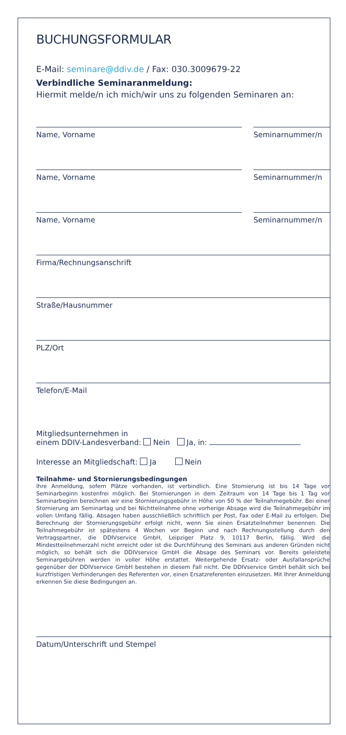BUCHUNGSFORMULAR
E-Mail: seminare@ddiv.de / Fax: 030.3009679-22
Verbindliche Seminaranmeldung:
Hiermit melde/n ich mich/wir uns zu folgenden Seminaren an:
Name, Vorname Seminarnummer/n
Name, Vorname Seminarnummer/n
Name, Vorname Seminarnummer/n
Firma/Rechnungsanschrift
Straße/Hausnummer
PLZ/Ort
Telefon/E-Mail
Mitgliedsunternehmen in
einem DDIV-Landesverband: Nein Ja, in:
Interesse an Mitgliedschaft: Ja Nein
Teilnahme- und Stornierungsbedingungen
Ihre Anmeldung, sofern Plätze vorhanden, ist verbindlich. Eine Stornierung ist bis 14 Tage vor Seminarbeginn kostenfrei möglich. Bei Stornierungen in dem Zeitraum von 14 Tage bis 1 Tag vor Seminarbeginn berechnen wir eine Stornierungsgebühr in Höhe von 50 % der Teilnahmegebühr. Bei einer Stornierung am Seminartag und bei Nichtteilnahme ohne vorherige Absage wird die Teilnahmegebühr im vollen Umfang fällig. Absagen haben ausschließlich schriftlich per Post, Fax oder E-Mail zu erfolgen. Die Berechnung der Stornierungsgebühr erfolgt nicht, wenn Sie einen Ersatzteilnehmer benennen. Die Teilnahmegebühr ist spätestens 4 Wochen vor Beginn und nach Rechnungsstellung durch den Vertragspartner, die DDIVservice GmbH, Leipziger Platz 9, 10117 Berlin, fällig. Wird die Mindestteilnehmerzahl nicht erreicht oder ist die Durchführung des Seminars aus anderen Gründen nicht möglich, so behält sich die DDIVservice GmbH die Absage des Seminars vor. Bereits geleistete Seminargebühren werden in voller Höhe erstattet. Weitergehende Ersatz- oder Ausfallansprüche gegenüber der DDIVservice GmbH bestehen in diesem Fall nicht. Die DDIVservice GmbH behält sich bei kurzfristigen Verhinderungen des Referenten vor, einen Ersatzreferenten einzusetzen. Mit Ihrer Anmeldung erkennen Sie diese Bedingungen an.
Datum/Unterschrift und Stempel